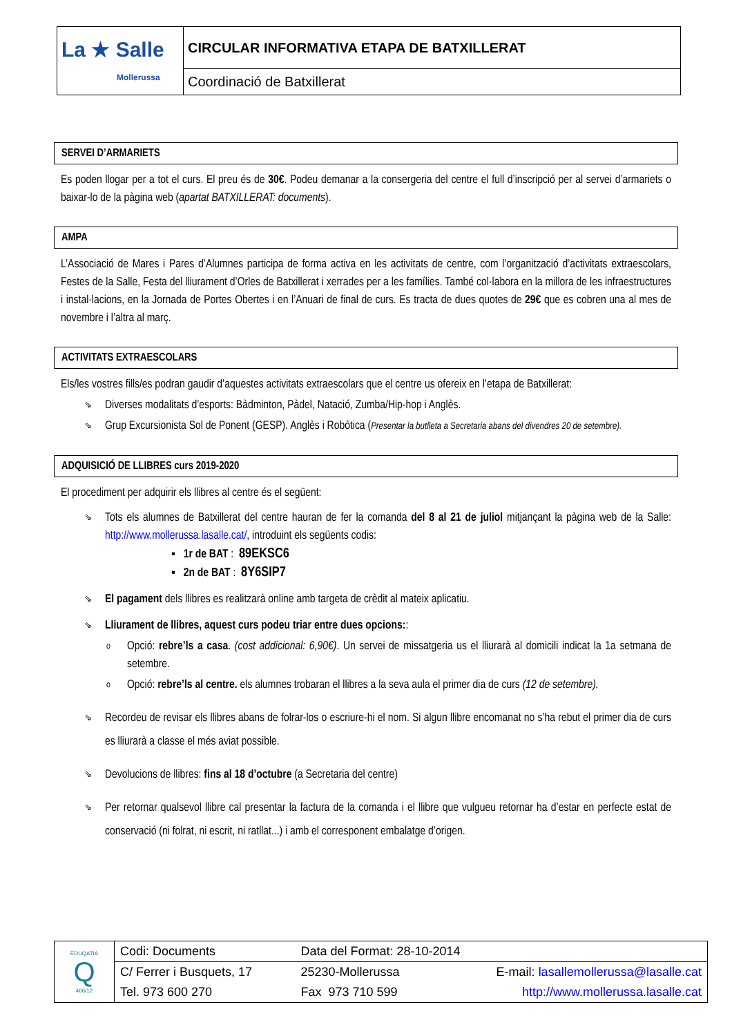| La ★ Salle Mollerussa | CIRCULAR INFORMATIVA ETAPA DE BATXILLERAT |
| | Coordinació de Batxillerat |
SERVEI D’ARMARIETS
Es poden llogar per a tot el curs. El preu és de 30€. Podeu demanar a la consergeria del centre el full d’inscripció per al servei d’armariets o baixar-lo de la pàgina web (apartat BATXILLERAT: documents).
AMPA
L’Associació de Mares i Pares d’Alumnes participa de forma activa en les activitats de centre, com l’organització d’activitats extraescolars, Festes de la Salle, Festa del lliurament d’Orles de Batxillerat i xerrades per a les famílies. També col·labora en la millora de les infraestructures i instal·lacions, en la Jornada de Portes Obertes i en l’Anuari de final de curs. Es tracta de dues quotes de 29€ que es cobren una al mes de novembre i l’altra al març.
ACTIVITATS EXTRAESCOLARS
Els/les vostres fills/es podran gaudir d’aquestes activitats extraescolars que el centre us ofereix en l’etapa de Batxillerat:
⇘ Diverses modalitats d’esports: Bàdminton, Pàdel, Natació, Zumba/Hip-hop i Anglès.
⇘ Grup Excursionista Sol de Ponent (GESP). Anglès i Robòtica (Presentar la butlleta a Secretaria abans del divendres 20 de setembre).
ADQUISICIÓ DE LLIBRES curs 2019-2020
El procediment per adquirir els llibres al centre és el següent:
⇘ Tots els alumnes de Batxillerat del centre hauran de fer la comanda del 8 al 21 de juliol mitjançant la pàgina web de la Salle: http://www.mollerussa.lasalle.cat/, introduint els següents codis:
▪ 1r de BAT : 89EKSC6
▪ 2n de BAT : 8Y6SIP7
⇘ El pagament dels llibres es realitzarà online amb targeta de crèdit al mateix aplicatiu.
⇘ Lliurament de llibres, aquest curs podeu triar entre dues opcions::
o Opció: rebre’ls a casa. (cost addicional: 6,90€). Un servei de missatgeria us el lliurarà al domicili indicat la 1a setmana de setembre.
o Opció: rebre’ls al centre. els alumnes trobaran el llibres a la seva aula el primer dia de curs (12 de setembre).
⇘ Recordeu de revisar els llibres abans de folrar-los o escriure-hi el nom. Si algun llibre encomanat no s’ha rebut el primer dia de curs es lliurarà a classe el més aviat possible.
⇘ Devolucions de llibres: fins al 18 d’octubre (a Secretaria del centre)
⇘ Per retornar qualsevol llibre cal presentar la factura de la comanda i el llibre que vulgueu retornar ha d’estar en perfecte estat de conservació (ni folrat, ni escrit, ni ratllat...) i amb el corresponent embalatge d’origen.
| EDUQATIA Q 466/12 | Codi: Documents | Data del Format: 28-10-2014 | |
| | C/ Ferrer i Busquets, 17 | 25230-Mollerussa | E-mail: lasallemollerussa@lasalle.cat |
| | Tel. 973 600 270 | Fax 973 710 599 | http://www.mollerussa.lasalle.cat |